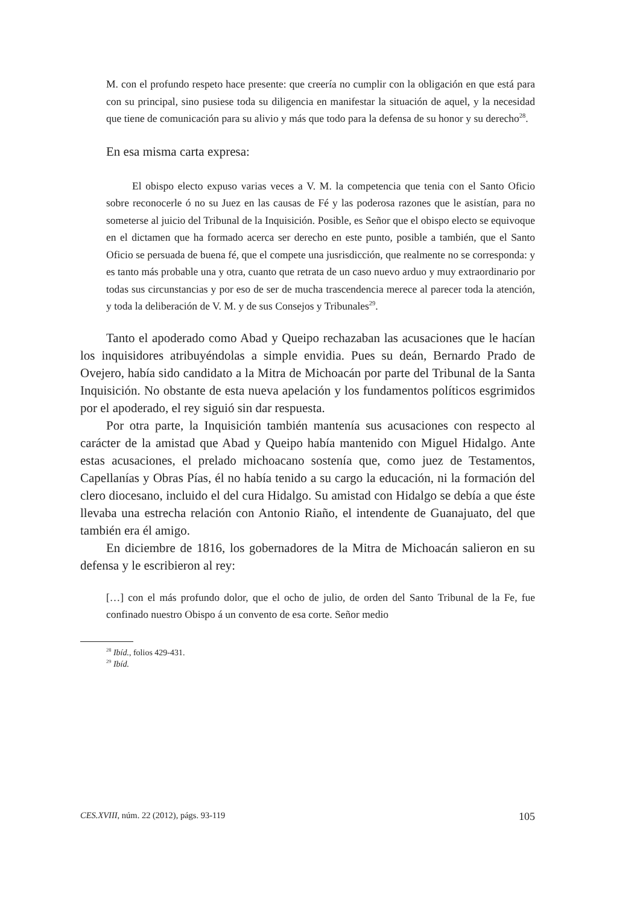M. con el profundo respeto hace presente: que creería no cumplir con la obligación en que está para con su principal, sino pusiese toda su diligencia en manifestar la situación de aquel, y la necesidad que tiene de comunicación para su alivio y más que todo para la defensa de su honor y su derecho<sup>28</sup>.
En esa misma carta expresa:
El obispo electo expuso varias veces a V. M. la competencia que tenia con el Santo Oficio sobre reconocerle ó no su Juez en las causas de Fé y las poderosa razones que le asistían, para no someterse al juicio del Tribunal de la Inquisición. Posible, es Señor que el obispo electo se equivoque en el dictamen que ha formado acerca ser derecho en este punto, posible a también, que el Santo Oficio se persuada de buena fé, que el compete una jusrisdicción, que realmente no se corresponda: y es tanto más probable una y otra, cuanto que retrata de un caso nuevo arduo y muy extraordinario por todas sus circunstancias y por eso de ser de mucha trascendencia merece al parecer toda la atención, y toda la deliberación de V. M. y de sus Consejos y Tribunales<sup>29</sup>.
Tanto el apoderado como Abad y Queipo rechazaban las acusaciones que le hacían los inquisidores atribuyéndolas a simple envidia. Pues su deán, Bernardo Prado de Ovejero, había sido candidato a la Mitra de Michoacán por parte del Tribunal de la Santa Inquisición. No obstante de esta nueva apelación y los fundamentos políticos esgrimidos por el apoderado, el rey siguió sin dar respuesta.
Por otra parte, la Inquisición también mantenía sus acusaciones con respecto al carácter de la amistad que Abad y Queipo había mantenido con Miguel Hidalgo. Ante estas acusaciones, el prelado michoacano sostenía que, como juez de Testamentos, Capellanías y Obras Pías, él no había tenido a su cargo la educación, ni la formación del clero diocesano, incluido el del cura Hidalgo. Su amistad con Hidalgo se debía a que éste llevaba una estrecha relación con Antonio Riaño, el intendente de Guanajuato, del que también era él amigo.
En diciembre de 1816, los gobernadores de la Mitra de Michoacán salieron en su defensa y le escribieron al rey:
[…] con el más profundo dolor, que el ocho de julio, de orden del Santo Tribunal de la Fe, fue confinado nuestro Obispo á un convento de esa corte. Señor medio
<sup>28</sup> Ibíd., folios 429-431.
<sup>29</sup> Ibíd.
CES.XVIII, núm. 22 (2012), págs. 93-119 105